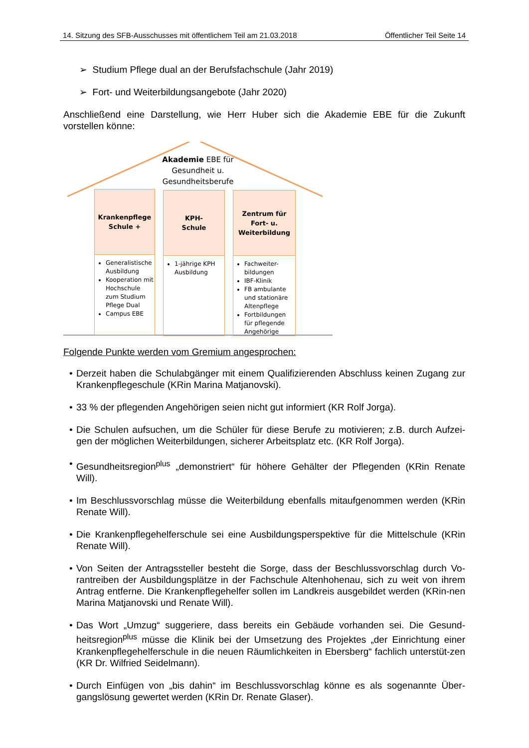14. Sitzung des SFB-Ausschusses mit öffentlichem Teil am 21.03.2018 Öffentlicher Teil Seite 14
➢ Studium Pflege dual an der Berufsfachschule (Jahr 2019)
➢ Fort- und Weiterbildungsangebote (Jahr 2020)
Anschließend eine Darstellung, wie Herr Huber sich die Akademie EBE für die Zukunft vorstellen könne:
Akademie EBE für Gesundheit u. Gesundheitsberufe
Krankenpflege
Schule +
Generalistische Ausbildung
Kooperation mit Hochschule zum Studium Pflege Dual
Campus EBE
KPH-
Schule
1-jährige KPH Ausbildung
Zentrum für
Fort- u.
Weiterbildung
Fachweiter-bildungen
IBF-Klinik
FB ambulante und stationäre Altenpflege
Fortbildungen für pflegende Angehörige
Folgende Punkte werden vom Gremium angesprochen:
• Derzeit haben die Schulabgänger mit einem Qualifizierenden Abschluss keinen Zugang zur Krankenpflegeschule (KRin Marina Matjanovski).
• 33 % der pflegenden Angehörigen seien nicht gut informiert (KR Rolf Jorga).
• Die Schulen aufsuchen, um die Schüler für diese Berufe zu motivieren; z.B. durch Aufzei-gen der möglichen Weiterbildungen, sicherer Arbeitsplatz etc. (KR Rolf Jorga).
• Gesundheitsregion<sup>plus</sup> „demonstriert“ für höhere Gehälter der Pflegenden (KRin Renate Will).
• Im Beschlussvorschlag müsse die Weiterbildung ebenfalls mitaufgenommen werden (KRin Renate Will).
• Die Krankenpflegehelferschule sei eine Ausbildungsperspektive für die Mittelschule (KRin Renate Will).
• Von Seiten der Antragssteller besteht die Sorge, dass der Beschlussvorschlag durch Vo-rantreiben der Ausbildungsplätze in der Fachschule Altenhohenau, sich zu weit von ihrem Antrag entferne. Die Krankenpflegehelfer sollen im Landkreis ausgebildet werden (KRin-nen Marina Matjanovski und Renate Will).
• Das Wort „Umzug“ suggeriere, dass bereits ein Gebäude vorhanden sei. Die Gesund-heitsregion<sup>plus</sup> müsse die Klinik bei der Umsetzung des Projektes „der Einrichtung einer Krankenpflegehelferschule in die neuen Räumlichkeiten in Ebersberg“ fachlich unterstüt-zen (KR Dr. Wilfried Seidelmann).
• Durch Einfügen von „bis dahin“ im Beschlussvorschlag könne es als sogenannte Über-gangslösung gewertet werden (KRin Dr. Renate Glaser).